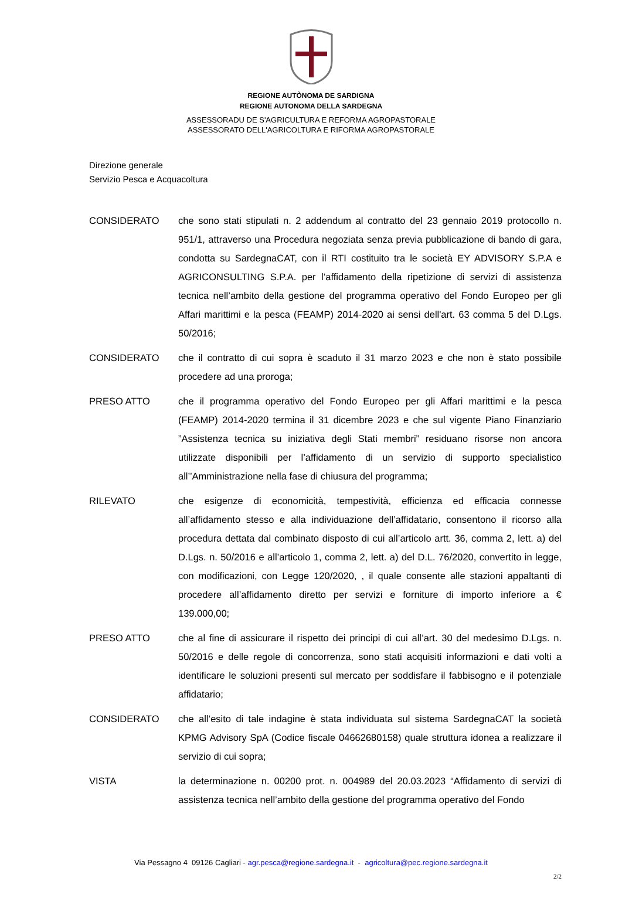REGIONE AUTÒNOMA DE SARDIGNA
REGIONE AUTONOMA DELLA SARDEGNA
ASSESSORADU DE S'AGRICULTURA E REFORMA AGROPASTORALE
ASSESSORATO DELL'AGRICOLTURA E RIFORMA AGROPASTORALE
Direzione generale
Servizio Pesca e Acquacoltura
CONSIDERATO che sono stati stipulati n. 2 addendum al contratto del 23 gennaio 2019 protocollo n. 951/1, attraverso una Procedura negoziata senza previa pubblicazione di bando di gara, condotta su SardegnaCAT, con il RTI costituito tra le società EY ADVISORY S.P.A e AGRICONSULTING S.P.A. per l’affidamento della ripetizione di servizi di assistenza tecnica nell’ambito della gestione del programma operativo del Fondo Europeo per gli Affari marittimi e la pesca (FEAMP) 2014-2020 ai sensi dell'art. 63 comma 5 del D.Lgs. 50/2016;
CONSIDERATO che il contratto di cui sopra è scaduto il 31 marzo 2023 e che non è stato possibile procedere ad una proroga;
PRESO ATTO che il programma operativo del Fondo Europeo per gli Affari marittimi e la pesca (FEAMP) 2014-2020 termina il 31 dicembre 2023 e che sul vigente Piano Finanziario ”Assistenza tecnica su iniziativa degli Stati membri” residuano risorse non ancora utilizzate disponibili per l’affidamento di un servizio di supporto specialistico all’’Amministrazione nella fase di chiusura del programma;
RILEVATO che esigenze di economicità, tempestività, efficienza ed efficacia connesse all’affidamento stesso e alla individuazione dell’affidatario, consentono il ricorso alla procedura dettata dal combinato disposto di cui all’articolo artt. 36, comma 2, lett. a) del D.Lgs. n. 50/2016 e all’articolo 1, comma 2, lett. a) del D.L. 76/2020, convertito in legge, con modificazioni, con Legge 120/2020, , il quale consente alle stazioni appaltanti di procedere all’affidamento diretto per servizi e forniture di importo inferiore a € 139.000,00;
PRESO ATTO che al fine di assicurare il rispetto dei principi di cui all’art. 30 del medesimo D.Lgs. n. 50/2016 e delle regole di concorrenza, sono stati acquisiti informazioni e dati volti a identificare le soluzioni presenti sul mercato per soddisfare il fabbisogno e il potenziale affidatario;
CONSIDERATO che all’esito di tale indagine è stata individuata sul sistema SardegnaCAT la società KPMG Advisory SpA (Codice fiscale 04662680158) quale struttura idonea a realizzare il servizio di cui sopra;
VISTA la determinazione n. 00200 prot. n. 004989 del 20.03.2023 “Affidamento di servizi di assistenza tecnica nell’ambito della gestione del programma operativo del Fondo
Via Pessagno 4 09126 Cagliari - agr.pesca@regione.sardegna.it - agricoltura@pec.regione.sardegna.it
2/2